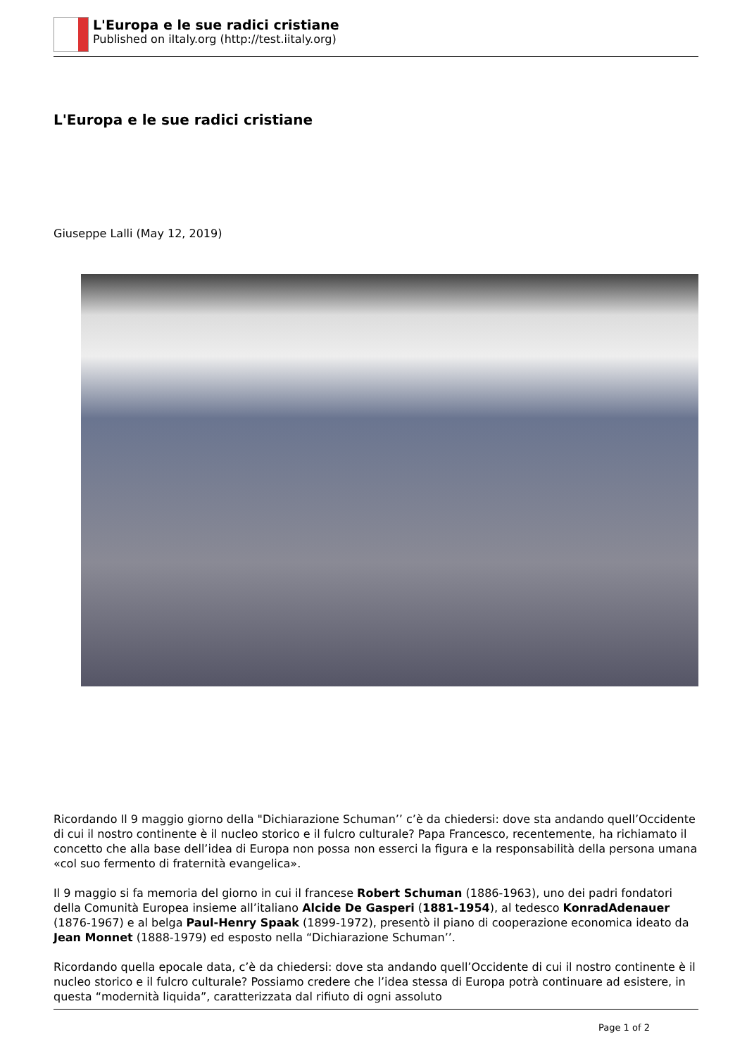L'Europa e le sue radici cristiane
Published on iItaly.org (http://test.iitaly.org)
L'Europa e le sue radici cristiane
Giuseppe Lalli (May 12, 2019)
Ricordando Il 9 maggio giorno della "Dichiarazione Schuman’’ c’è da chiedersi: dove sta andando quell’Occidente di cui il nostro continente è il nucleo storico e il fulcro culturale? Papa Francesco, recentemente, ha richiamato il concetto che alla base dell’idea di Europa non possa non esserci la figura e la responsabilità della persona umana «col suo fermento di fraternità evangelica».
Il 9 maggio si fa memoria del giorno in cui il francese Robert Schuman (1886-1963), uno dei padri fondatori della Comunità Europea insieme all’italiano Alcide De Gasperi (1881-1954), al tedesco KonradAdenauer (1876-1967) e al belga Paul-Henry Spaak (1899-1972), presentò il piano di cooperazione economica ideato da Jean Monnet (1888-1979) ed esposto nella “Dichiarazione Schuman’’.
Ricordando quella epocale data, c’è da chiedersi: dove sta andando quell’Occidente di cui il nostro continente è il nucleo storico e il fulcro culturale? Possiamo credere che l’idea stessa di Europa potrà continuare ad esistere, in questa “modernità liquida”, caratterizzata dal rifiuto di ogni assoluto
Page 1 of 2